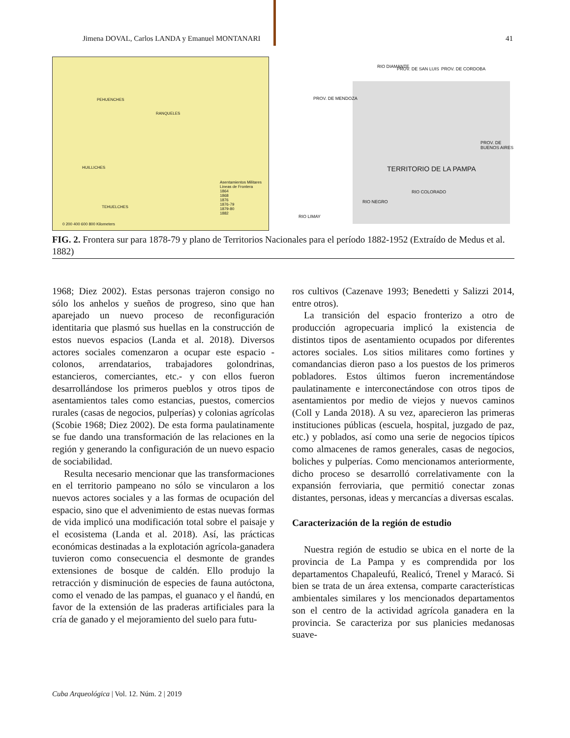Jimena DOVAL, Carlos LANDA y Emanuel MONTANARI 41
PEHUENCHES
RANQUELES
HUILLICHES
TEHUELCHES
Asentamientos Militares
Lineas de Frontera
1864
1868
1876
1876-79
1879-80
1882
0 200 400 600 800 Kilometers
RIO DIAMANTE PROV. DE SAN LUIS PROV. DE CORDOBA
PROV. DE MENDOZA
TERRITORIO DE LA PAMPA
PROV. DE BUENOS AIRES
RIO COLORADO
RIO NEGRO
RIO LIMAY
FIG. 2. Frontera sur para 1878-79 y plano de Territorios Nacionales para el período 1882-1952 (Extraído de Medus et al. 1882)
1968; Diez 2002). Estas personas trajeron consigo no sólo los anhelos y sueños de progreso, sino que han aparejado un nuevo proceso de reconfiguración identitaria que plasmó sus huellas en la construcción de estos nuevos espacios (Landa et al. 2018). Diversos actores sociales comenzaron a ocupar este espacio -colonos, arrendatarios, trabajadores golondrinas, estancieros, comerciantes, etc.- y con ellos fueron desarrollándose los primeros pueblos y otros tipos de asentamientos tales como estancias, puestos, comercios rurales (casas de negocios, pulperías) y colonias agrícolas (Scobie 1968; Diez 2002). De esta forma paulatinamente se fue dando una transformación de las relaciones en la región y generando la configuración de un nuevo espacio de sociabilidad.
Resulta necesario mencionar que las transformaciones en el territorio pampeano no sólo se vincularon a los nuevos actores sociales y a las formas de ocupación del espacio, sino que el advenimiento de estas nuevas formas de vida implicó una modificación total sobre el paisaje y el ecosistema (Landa et al. 2018). Así, las prácticas económicas destinadas a la explotación agrícola-ganadera tuvieron como consecuencia el desmonte de grandes extensiones de bosque de caldén. Ello produjo la retracción y disminución de especies de fauna autóctona, como el venado de las pampas, el guanaco y el ñandú, en favor de la extensión de las praderas artificiales para la cría de ganado y el mejoramiento del suelo para futu-
ros cultivos (Cazenave 1993; Benedetti y Salizzi 2014, entre otros).
La transición del espacio fronterizo a otro de producción agropecuaria implicó la existencia de distintos tipos de asentamiento ocupados por diferentes actores sociales. Los sitios militares como fortines y comandancias dieron paso a los puestos de los primeros pobladores. Estos últimos fueron incrementándose paulatinamente e interconectándose con otros tipos de asentamientos por medio de viejos y nuevos caminos (Coll y Landa 2018). A su vez, aparecieron las primeras instituciones públicas (escuela, hospital, juzgado de paz, etc.) y poblados, así como una serie de negocios típicos como almacenes de ramos generales, casas de negocios, boliches y pulperías. Como mencionamos anteriormente, dicho proceso se desarrolló correlativamente con la expansión ferroviaria, que permitió conectar zonas distantes, personas, ideas y mercancías a diversas escalas.
Caracterización de la región de estudio
Nuestra región de estudio se ubica en el norte de la provincia de La Pampa y es comprendida por los departamentos Chapaleufú, Realicó, Trenel y Maracó. Si bien se trata de un área extensa, comparte características ambientales similares y los mencionados departamentos son el centro de la actividad agrícola ganadera en la provincia. Se caracteriza por sus planicies medanosas suave-
Cuba Arqueológica | Vol. 12. Núm. 2 | 2019